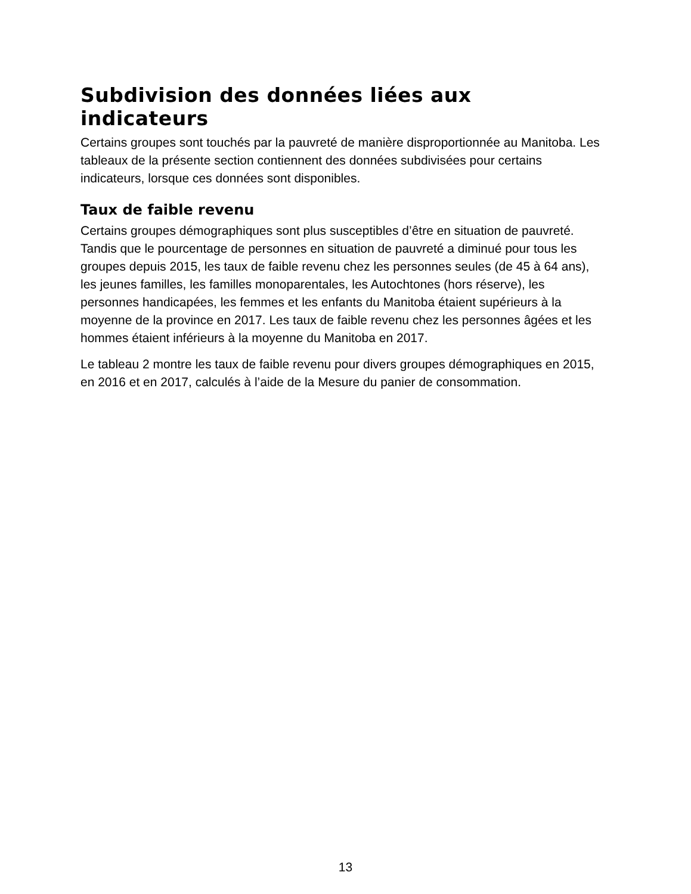Subdivision des données liées aux indicateurs
Certains groupes sont touchés par la pauvreté de manière disproportionnée au Manitoba. Les tableaux de la présente section contiennent des données subdivisées pour certains indicateurs, lorsque ces données sont disponibles.
Taux de faible revenu
Certains groupes démographiques sont plus susceptibles d’être en situation de pauvreté. Tandis que le pourcentage de personnes en situation de pauvreté a diminué pour tous les groupes depuis 2015, les taux de faible revenu chez les personnes seules (de 45 à 64 ans), les jeunes familles, les familles monoparentales, les Autochtones (hors réserve), les personnes handicapées, les femmes et les enfants du Manitoba étaient supérieurs à la moyenne de la province en 2017. Les taux de faible revenu chez les personnes âgées et les hommes étaient inférieurs à la moyenne du Manitoba en 2017.
Le tableau 2 montre les taux de faible revenu pour divers groupes démographiques en 2015, en 2016 et en 2017, calculés à l’aide de la Mesure du panier de consommation.
13